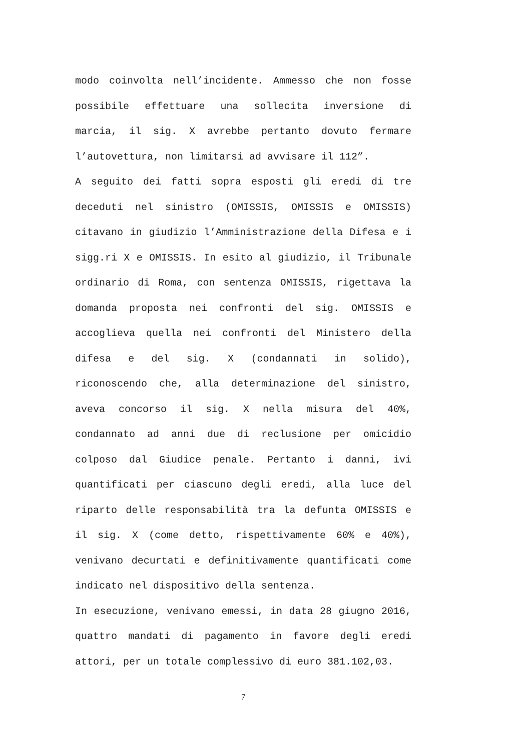modo coinvolta nell’incidente. Ammesso che non fosse possibile effettuare una sollecita inversione di marcia, il sig. X avrebbe pertanto dovuto fermare l’autovettura, non limitarsi ad avvisare il 112”.
A seguito dei fatti sopra esposti gli eredi di tre deceduti nel sinistro (OMISSIS, OMISSIS e OMISSIS) citavano in giudizio l’Amministrazione della Difesa e i sigg.ri X e OMISSIS. In esito al giudizio, il Tribunale ordinario di Roma, con sentenza OMISSIS, rigettava la domanda proposta nei confronti del sig. OMISSIS e accoglieva quella nei confronti del Ministero della difesa e del sig. X (condannati in solido), riconoscendo che, alla determinazione del sinistro, aveva concorso il sig. X nella misura del 40%, condannato ad anni due di reclusione per omicidio colposo dal Giudice penale. Pertanto i danni, ivi quantificati per ciascuno degli eredi, alla luce del riparto delle responsabilità tra la defunta OMISSIS e il sig. X (come detto, rispettivamente 60% e 40%), venivano decurtati e definitivamente quantificati come indicato nel dispositivo della sentenza.
In esecuzione, venivano emessi, in data 28 giugno 2016, quattro mandati di pagamento in favore degli eredi attori, per un totale complessivo di euro 381.102,03.
7